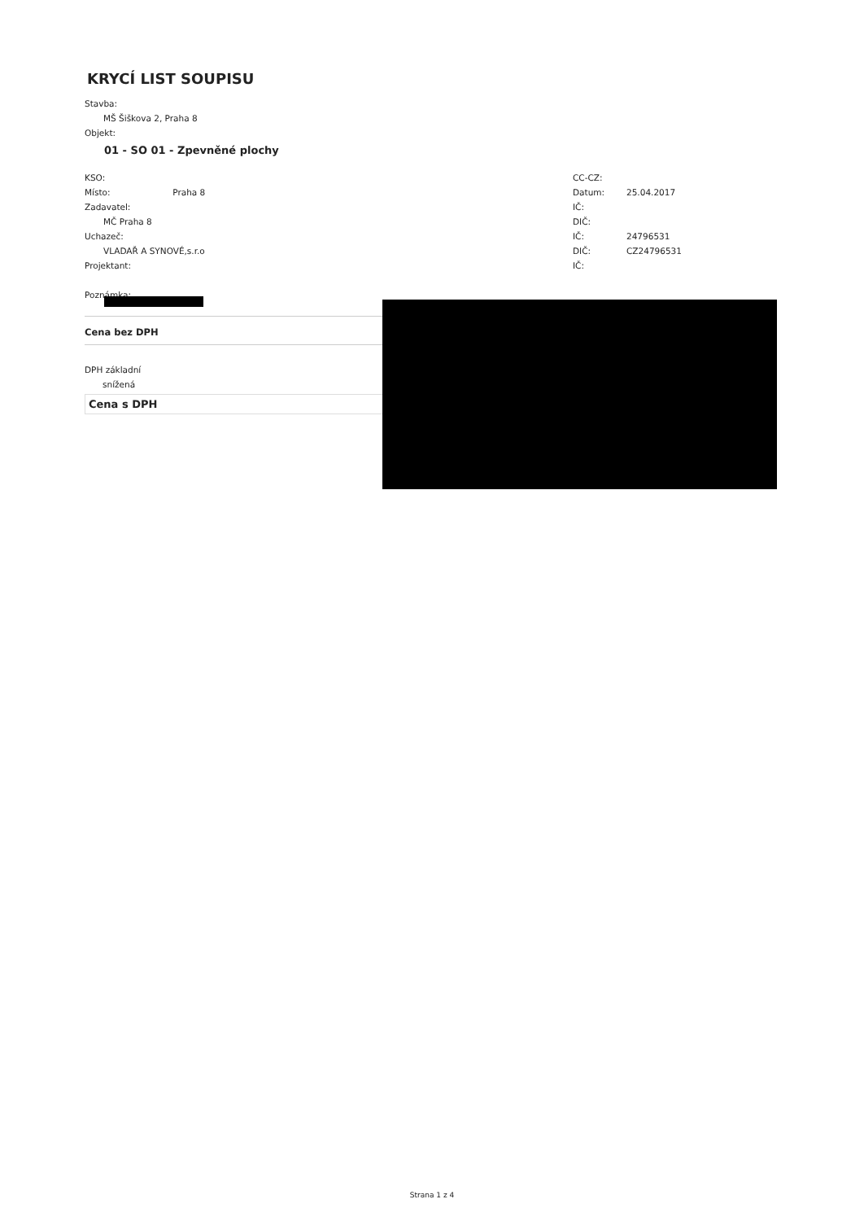KRYCÍ LIST SOUPISU
Stavba:
MŠ Šiškova 2, Praha 8
Objekt:
01 - SO 01 - Zpevněné plochy
KSO:
Místo: Praha 8
CC-CZ:
Datum: 25.04.2017
Zadavatel:
MČ Praha 8
IČ:
DIČ:
Uchazeč:
VLADAŘ A SYNOVÉ,s.r.o
IČ: 24796531
DIČ: CZ24796531
Projektant: IČ:
Poznámka:
Cena bez DPH
DPH základní
snížená
Cena s DPH
Strana 1 z 4